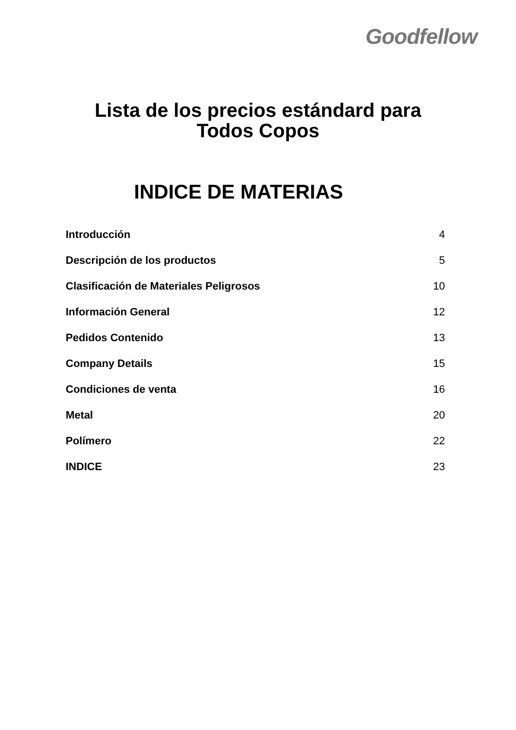Goodfellow
Lista de los precios estándard para
Todos Copos
INDICE DE MATERIAS
| Introducción | 4 |
| Descripción de los productos | 5 |
| Clasificación de Materiales Peligrosos | 10 |
| Información General | 12 |
| Pedidos Contenido | 13 |
| Company Details | 15 |
| Condiciones de venta | 16 |
| Metal | 20 |
| Polímero | 22 |
| INDICE | 23 |